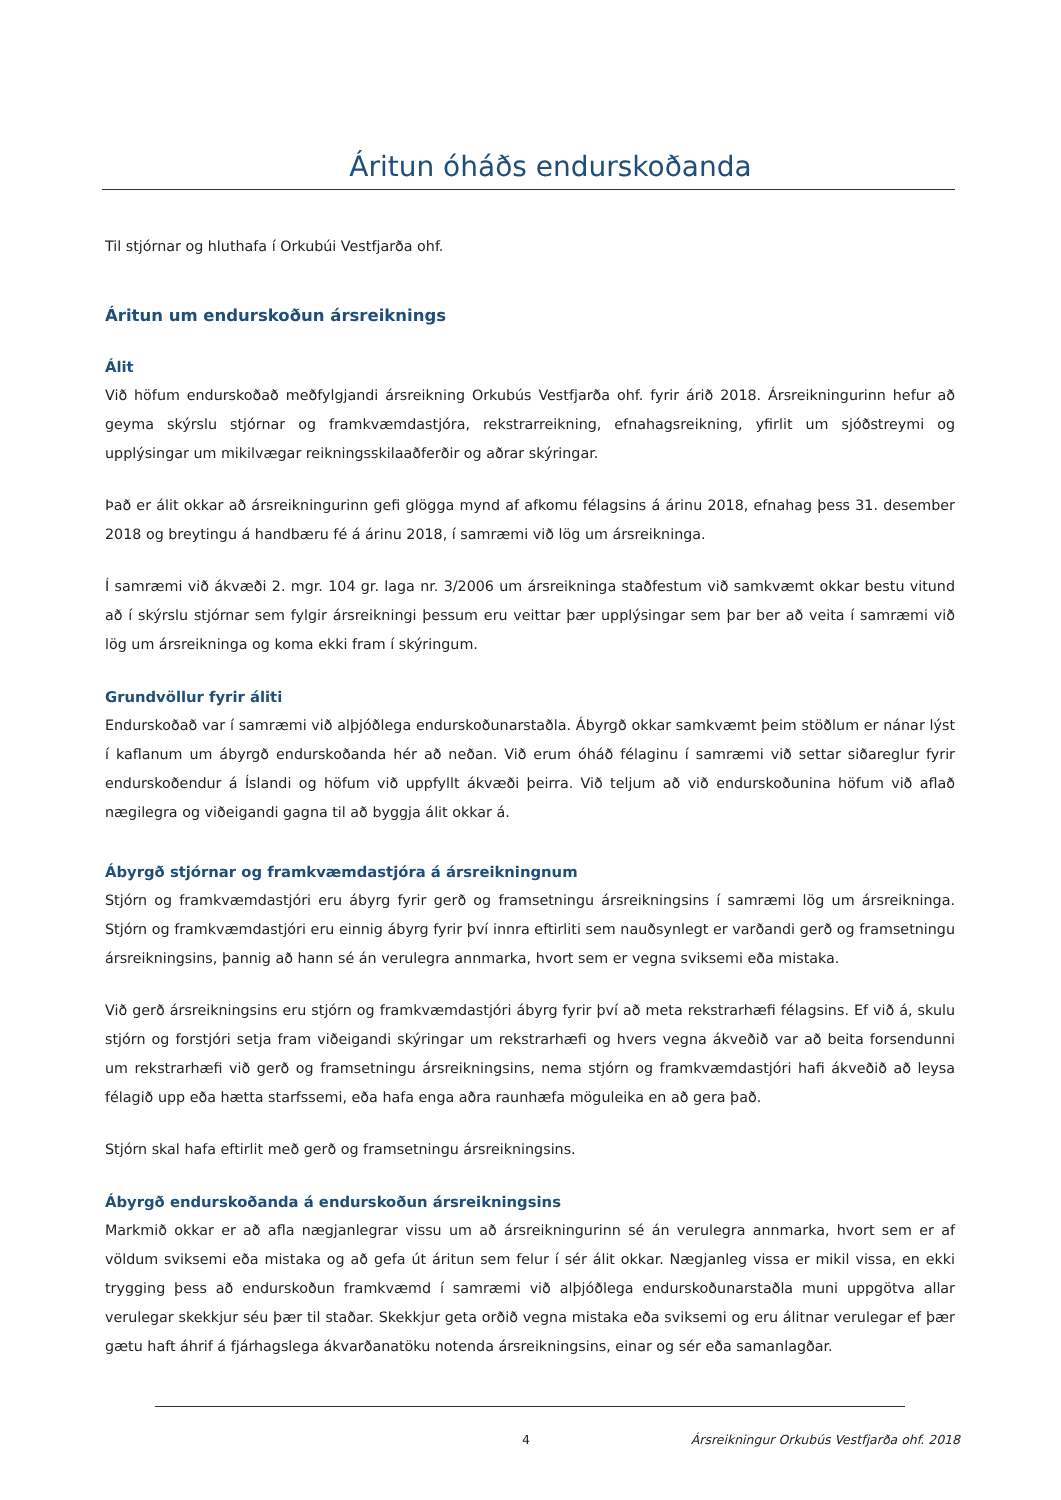Áritun óháðs endurskoðanda
Til stjórnar og hluthafa í Orkubúi Vestfjarða ohf.
Áritun um endurskoðun ársreiknings
Álit
Við höfum endurskoðað meðfylgjandi ársreikning Orkubús Vestfjarða ohf. fyrir árið 2018. Ársreikningurinn hefur að geyma skýrslu stjórnar og framkvæmdastjóra, rekstrarreikning, efnahagsreikning, yfirlit um sjóðstreymi og upplýsingar um mikilvægar reikningsskilaaðferðir og aðrar skýringar.
Það er álit okkar að ársreikningurinn gefi glögga mynd af afkomu félagsins á árinu 2018, efnahag þess 31. desember 2018 og breytingu á handbæru fé á árinu 2018, í samræmi við lög um ársreikninga.
Í samræmi við ákvæði 2. mgr. 104 gr. laga nr. 3/2006 um ársreikninga staðfestum við samkvæmt okkar bestu vitund að í skýrslu stjórnar sem fylgir ársreikningi þessum eru veittar þær upplýsingar sem þar ber að veita í samræmi við lög um ársreikninga og koma ekki fram í skýringum.
Grundvöllur fyrir áliti
Endurskoðað var í samræmi við alþjóðlega endurskoðunarstaðla. Ábyrgð okkar samkvæmt þeim stöðlum er nánar lýst í kaflanum um ábyrgð endurskoðanda hér að neðan. Við erum óháð félaginu í samræmi við settar siðareglur fyrir endurskoðendur á Íslandi og höfum við uppfyllt ákvæði þeirra. Við teljum að við endurskoðunina höfum við aflað nægilegra og viðeigandi gagna til að byggja álit okkar á.
Ábyrgð stjórnar og framkvæmdastjóra á ársreikningnum
Stjórn og framkvæmdastjóri eru ábyrg fyrir gerð og framsetningu ársreikningsins í samræmi lög um ársreikninga. Stjórn og framkvæmdastjóri eru einnig ábyrg fyrir því innra eftirliti sem nauðsynlegt er varðandi gerð og framsetningu ársreikningsins, þannig að hann sé án verulegra annmarka, hvort sem er vegna sviksemi eða mistaka.
Við gerð ársreikningsins eru stjórn og framkvæmdastjóri ábyrg fyrir því að meta rekstrarhæfi félagsins. Ef við á, skulu stjórn og forstjóri setja fram viðeigandi skýringar um rekstrarhæfi og hvers vegna ákveðið var að beita forsendunni um rekstrarhæfi við gerð og framsetningu ársreikningsins, nema stjórn og framkvæmdastjóri hafi ákveðið að leysa félagið upp eða hætta starfssemi, eða hafa enga aðra raunhæfa möguleika en að gera það.
Stjórn skal hafa eftirlit með gerð og framsetningu ársreikningsins.
Ábyrgð endurskoðanda á endurskoðun ársreikningsins
Markmið okkar er að afla nægjanlegrar vissu um að ársreikningurinn sé án verulegra annmarka, hvort sem er af völdum sviksemi eða mistaka og að gefa út áritun sem felur í sér álit okkar. Nægjanleg vissa er mikil vissa, en ekki trygging þess að endurskoðun framkvæmd í samræmi við alþjóðlega endurskoðunarstaðla muni uppgötva allar verulegar skekkjur séu þær til staðar. Skekkjur geta orðið vegna mistaka eða sviksemi og eru álitnar verulegar ef þær gætu haft áhrif á fjárhagslega ákvarðanatöku notenda ársreikningsins, einar og sér eða samanlagðar.
4 Ársreikningur Orkubús Vestfjarða ohf. 2018